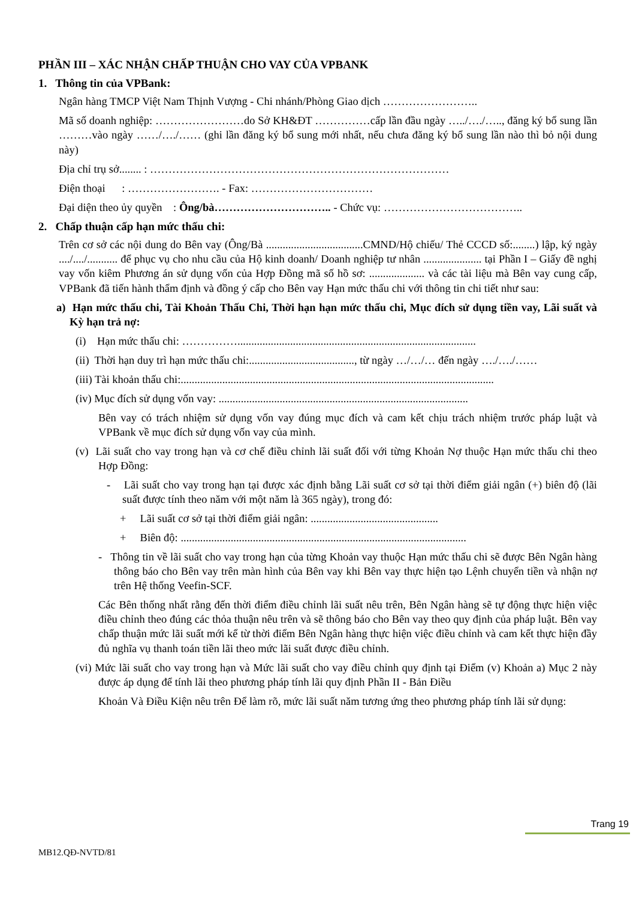PHẦN III – XÁC NHẬN CHẤP THUẬN CHO VAY CỦA VPBANK
1. Thông tin của VPBank:
Ngân hàng TMCP Việt Nam Thịnh Vượng - Chi nhánh/Phòng Giao dịch ……………………..
Mã số doanh nghiệp: ……………………do Sở KH&ĐT ……………cấp lần đầu ngày …../…./….., đăng ký bổ sung lần ………vào ngày ……/…./…… (ghi lần đăng ký bổ sung mới nhất, nếu chưa đăng ký bổ sung lần nào thì bỏ nội dung này)
Địa chỉ trụ sở........ : ………………………………………………………………………
Điện thoại : ……………………. - Fax: ……………………………
Đại diện theo ủy quyền : Ông/bà………………………….. - Chức vụ: ………………………………..
2. Chấp thuận cấp hạn mức thấu chi:
Trên cơ sở các nội dung do Bên vay (Ông/Bà ...................................CMND/Hộ chiếu/ Thẻ CCCD số:........) lập, ký ngày ..../..../........... để phục vụ cho nhu cầu của Hộ kinh doanh/ Doanh nghiệp tư nhân ..................... tại Phần I – Giấy đề nghị vay vốn kiêm Phương án sử dụng vốn của Hợp Đồng mã số hồ sơ: .................... và các tài liệu mà Bên vay cung cấp, VPBank đã tiến hành thẩm định và đồng ý cấp cho Bên vay Hạn mức thấu chi với thông tin chi tiết như sau:
a) Hạn mức thấu chi, Tài Khoản Thấu Chi, Thời hạn hạn mức thấu chi, Mục đích sử dụng tiền vay, Lãi suất và Kỳ hạn trả nợ:
(i) Hạn mức thấu chi: ……………......................................................................................
(ii) Thời hạn duy trì hạn mức thấu chi:......................................, từ ngày …/…/… đến ngày …./…./……
(iii) Tài khoản thấu chi:.................................................................................................................
(iv) Mục đích sử dụng vốn vay: ..........................................................................................
Bên vay có trách nhiệm sử dụng vốn vay đúng mục đích và cam kết chịu trách nhiệm trước pháp luật và VPBank về mục đích sử dụng vốn vay của mình.
(v) Lãi suất cho vay trong hạn và cơ chế điều chỉnh lãi suất đối với từng Khoản Nợ thuộc Hạn mức thấu chi theo Hợp Đồng:
- Lãi suất cho vay trong hạn tại được xác định bằng Lãi suất cơ sở tại thời điểm giải ngân (+) biên độ (lãi suất được tính theo năm với một năm là 365 ngày), trong đó:
+ Lãi suất cơ sở tại thời điểm giải ngân: ..............................................
+ Biên độ: .......................................................................................................
- Thông tin về lãi suất cho vay trong hạn của từng Khoản vay thuộc Hạn mức thấu chi sẽ được Bên Ngân hàng thông báo cho Bên vay trên màn hình của Bên vay khi Bên vay thực hiện tạo Lệnh chuyển tiền và nhận nợ trên Hệ thống Veefin-SCF.
Các Bên thống nhất rằng đến thời điểm điều chỉnh lãi suất nêu trên, Bên Ngân hàng sẽ tự động thực hiện việc điều chỉnh theo đúng các thỏa thuận nêu trên và sẽ thông báo cho Bên vay theo quy định của pháp luật. Bên vay chấp thuận mức lãi suất mới kể từ thời điểm Bên Ngân hàng thực hiện việc điều chỉnh và cam kết thực hiện đầy đủ nghĩa vụ thanh toán tiền lãi theo mức lãi suất được điều chỉnh.
(vi) Mức lãi suất cho vay trong hạn và Mức lãi suất cho vay điều chỉnh quy định tại Điểm (v) Khoản a) Mục 2 này được áp dụng để tính lãi theo phương pháp tính lãi quy định Phần II - Bản Điều
Khoản Và Điều Kiện nêu trên Để làm rõ, mức lãi suất năm tương ứng theo phương pháp tính lãi sử dụng:
Trang 19
MB12.QĐ-NVTD/81